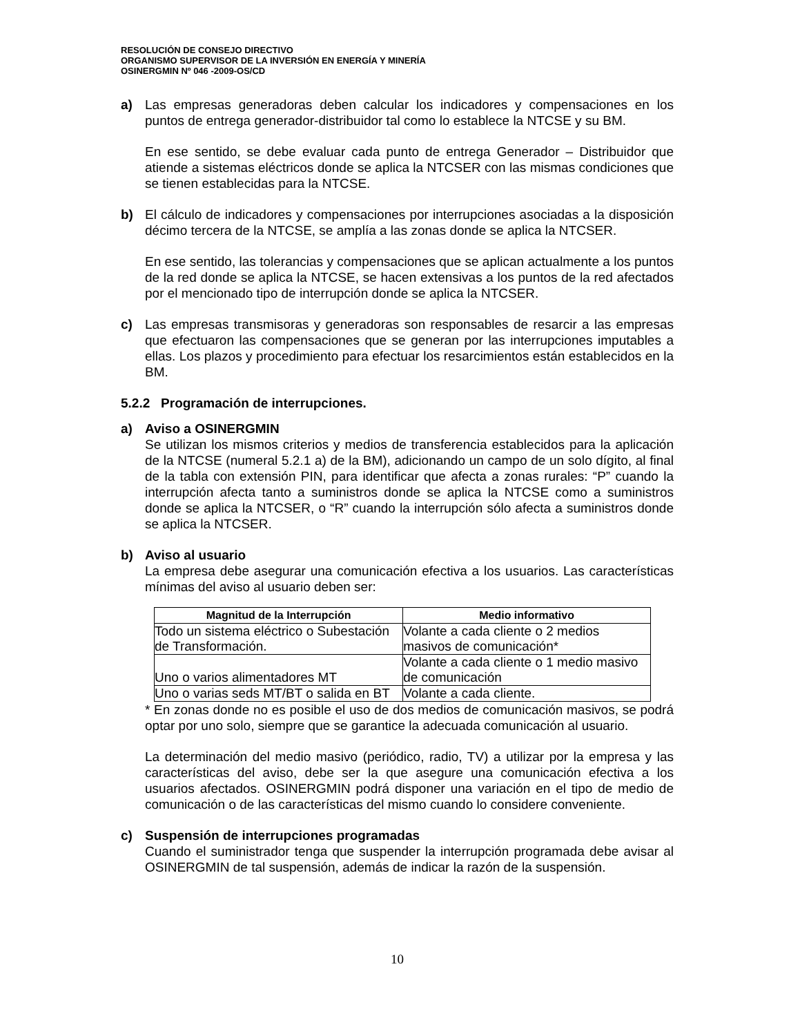RESOLUCIÓN DE CONSEJO DIRECTIVO
ORGANISMO SUPERVISOR DE LA INVERSIÓN EN ENERGÍA Y MINERÍA
OSINERGMIN Nº 046 -2009-OS/CD
a) Las empresas generadoras deben calcular los indicadores y compensaciones en los puntos de entrega generador-distribuidor tal como lo establece la NTCSE y su BM.
En ese sentido, se debe evaluar cada punto de entrega Generador – Distribuidor que atiende a sistemas eléctricos donde se aplica la NTCSER con las mismas condiciones que se tienen establecidas para la NTCSE.
b) El cálculo de indicadores y compensaciones por interrupciones asociadas a la disposición décimo tercera de la NTCSE, se amplía a las zonas donde se aplica la NTCSER.
En ese sentido, las tolerancias y compensaciones que se aplican actualmente a los puntos de la red donde se aplica la NTCSE, se hacen extensivas a los puntos de la red afectados por el mencionado tipo de interrupción donde se aplica la NTCSER.
c) Las empresas transmisoras y generadoras son responsables de resarcir a las empresas que efectuaron las compensaciones que se generan por las interrupciones imputables a ellas. Los plazos y procedimiento para efectuar los resarcimientos están establecidos en la BM.
5.2.2 Programación de interrupciones.
a) Aviso a OSINERGMIN
Se utilizan los mismos criterios y medios de transferencia establecidos para la aplicación de la NTCSE (numeral 5.2.1 a) de la BM), adicionando un campo de un solo dígito, al final de la tabla con extensión PIN, para identificar que afecta a zonas rurales: “P” cuando la interrupción afecta tanto a suministros donde se aplica la NTCSE como a suministros donde se aplica la NTCSER, o “R” cuando la interrupción sólo afecta a suministros donde se aplica la NTCSER.
b) Aviso al usuario
La empresa debe asegurar una comunicación efectiva a los usuarios. Las características mínimas del aviso al usuario deben ser:
| Magnitud de la Interrupción | Medio informativo |
| --- | --- |
| Todo un sistema eléctrico o Subestación de Transformación. | Volante a cada cliente o 2 medios masivos de comunicación* |
| Uno o varios alimentadores MT | Volante a cada cliente o 1 medio masivo de comunicación |
| Uno o varias seds MT/BT o salida en BT | Volante a cada cliente. |
* En zonas donde no es posible el uso de dos medios de comunicación masivos, se podrá optar por uno solo, siempre que se garantice la adecuada comunicación al usuario.
La determinación del medio masivo (periódico, radio, TV) a utilizar por la empresa y las características del aviso, debe ser la que asegure una comunicación efectiva a los usuarios afectados. OSINERGMIN podrá disponer una variación en el tipo de medio de comunicación o de las características del mismo cuando lo considere conveniente.
c) Suspensión de interrupciones programadas
Cuando el suministrador tenga que suspender la interrupción programada debe avisar al OSINERGMIN de tal suspensión, además de indicar la razón de la suspensión.
10